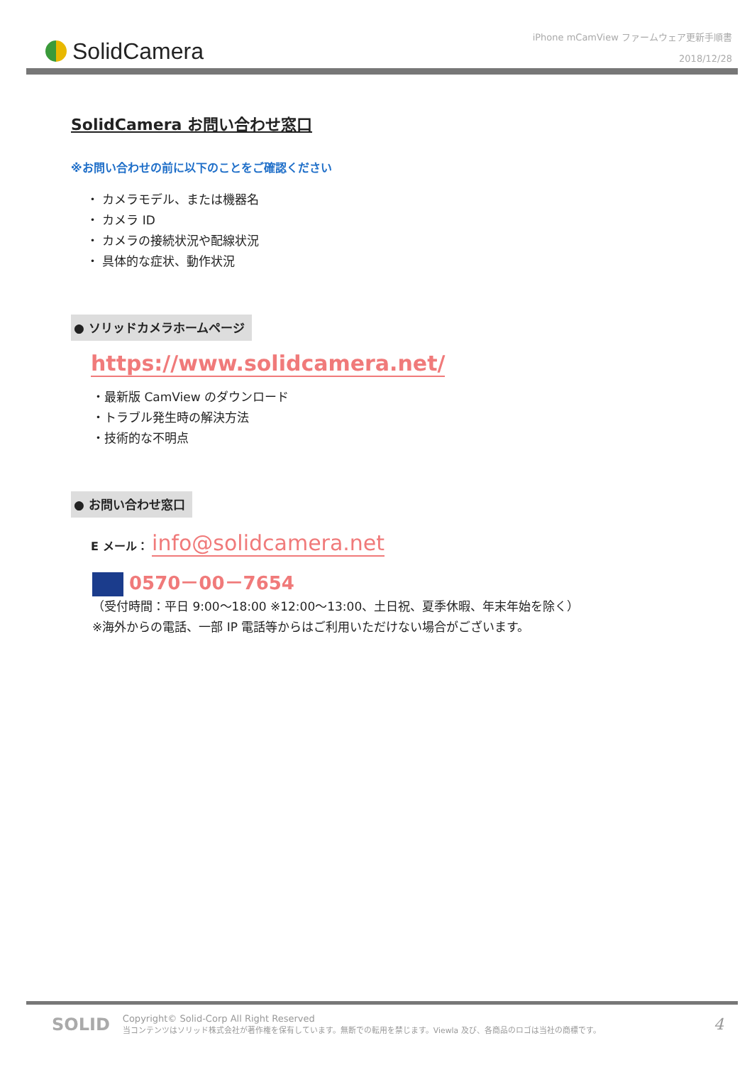SolidCamera
iPhone mCamView ファームウェア更新手順書
2018/12/28
SolidCamera お問い合わせ窓口
※お問い合わせの前に以下のことをご確認ください
・ カメラモデル、または機器名
・ カメラ ID
・ カメラの接続状況や配線状況
・ 具体的な症状、動作状況
● ソリッドカメラホームページ
https://www.solidcamera.net/
・最新版 CamView のダウンロード
・トラブル発生時の解決方法
・技術的な不明点
● お問い合わせ窓口
E メール： info@solidcamera.net
0570－00－7654
（受付時間：平日 9:00～18:00 ※12:00～13:00、土日祝、夏季休暇、年末年始を除く）
※海外からの電話、一部 IP 電話等からはご利用いただけない場合がございます。
SOLID
Copyright© Solid-Corp All Right Reserved
当コンテンツはソリッド株式会社が著作権を保有しています。無断での転用を禁じます。Viewla 及び、各商品のロゴは当社の商標です。
4